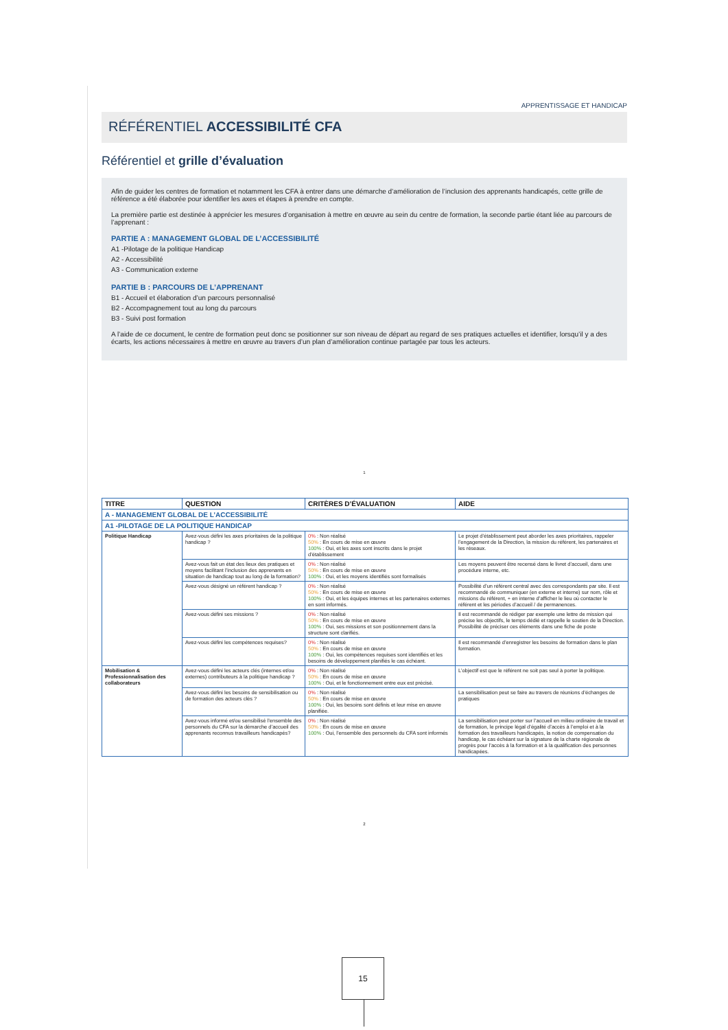APPRENTISSAGE ET HANDICAP
RÉFÉRENTIEL ACCESSIBILITÉ CFA
Référentiel et grille d’évaluation
Afin de guider les centres de formation et notamment les CFA à entrer dans une démarche d’amélioration de l’inclusion des apprenants handicapés, cette grille de référence a été élaborée pour identifier les axes et étapes à prendre en compte.
La première partie est destinée à apprécier les mesures d’organisation à mettre en œuvre au sein du centre de formation, la seconde partie étant liée au parcours de l’apprenant :
PARTIE A : MANAGEMENT GLOBAL DE L’ACCESSIBILITÉ
A1 -Pilotage de la politique Handicap
A2 - Accessibilité
A3 - Communication externe
PARTIE B : PARCOURS DE L’APPRENANT
B1 - Accueil et élaboration d’un parcours personnalisé
B2 - Accompagnement tout au long du parcours
B3 - Suivi post formation
A l’aide de ce document, le centre de formation peut donc se positionner sur son niveau de départ au regard de ses pratiques actuelles et identifier, lorsqu’il y a des écarts, les actions nécessaires à mettre en œuvre au travers d’un plan d’amélioration continue partagée par tous les acteurs.
1
| TITRE | QUESTION | CRITÈRES D’ÉVALUATION | AIDE |
| --- | --- | --- | --- |
| A - MANAGEMENT GLOBAL DE L’ACCESSIBILITÉ | | | |
| A1 -PILOTAGE DE LA POLITIQUE HANDICAP | | | |
| Politique Handicap | Avez-vous défini les axes prioritaires de la politique handicap ? | 0% : Non réalisé 50% : En cours de mise en œuvre 100% : Oui, et les axes sont inscrits dans le projet d’établissement | Le projet d’établissement peut aborder les axes prioritaires, rappeler l’engagement de la Direction, la mission du référent, les partenaires et les réseaux. |
| | Avez-vous fait un état des lieux des pratiques et moyens facilitant l’inclusion des apprenants en situation de handicap tout au long de la formation? | 0% : Non réalisé 50% : En cours de mise en œuvre 100% : Oui, et les moyens identifiés sont formalisés | Les moyens peuvent être recensé dans le livret d’accueil, dans une procédure interne, etc. |
| | Avez-vous désigné un référent handicap ? | 0% : Non réalisé 50% : En cours de mise en œuvre 100% : Oui, et les équipes internes et les partenaires externes en sont informés. | Possibilité d’un référent central avec des correspondants par site. Il est recommandé de communiquer (en externe et interne) sur nom, rôle et missions du référent, + en interne d’afficher le lieu où contacter le référent et les périodes d’accueil / de permanences. |
| | Avez-vous défini ses missions ? | 0% : Non réalisé 50% : En cours de mise en œuvre 100% : Oui, ses missions et son positionnement dans la structure sont clarifiés. | Il est recommandé de rédiger par exemple une lettre de mission qui précise les objectifs, le temps dédié et rappelle le soutien de la Direction. Possibilité de préciser ces éléments dans une fiche de poste |
| | Avez-vous défini les compétences requises? | 0% : Non réalisé 50% : En cours de mise en œuvre 100% : Oui, les compétences requises sont identifiés et les besoins de développement planifiés le cas échéant. | Il est recommandé d’enregistrer les besoins de formation dans le plan formation. |
| Mobilisation & Professionnalisation des collaborateurs | Avez-vous défini les acteurs clés (internes et/ou externes) contributeurs à la politique handicap ? | 0% : Non réalisé 50% : En cours de mise en œuvre 100% : Oui, et le fonctionnement entre eux est précisé. | L’objectif est que le référent ne soit pas seul à porter la politique. |
| | Avez-vous défini les besoins de sensibilisation ou de formation des acteurs clés ? | 0% : Non réalisé 50% : En cours de mise en œuvre 100% : Oui, les besoins sont définis et leur mise en œuvre planifiée. | La sensibilisation peut se faire au travers de réunions d’échanges de pratiques |
| | Avez-vous informé et/ou sensibilisé l’ensemble des personnels du CFA sur la démarche d’accueil des apprenants reconnus travailleurs handicapés? | 0% : Non réalisé 50% : En cours de mise en œuvre 100% : Oui, l’ensemble des personnels du CFA sont informés | La sensibilisation peut porter sur l’accueil en milieu ordinaire de travail et de formation, le principe légal d’égalité d’accès à l’emploi et à la formation des travailleurs handicapés, la notion de compensation du handicap, le cas échéant sur la signature de la charte régionale de progrès pour l’accès à la formation et à la qualification des personnes handicapées. |
2
15